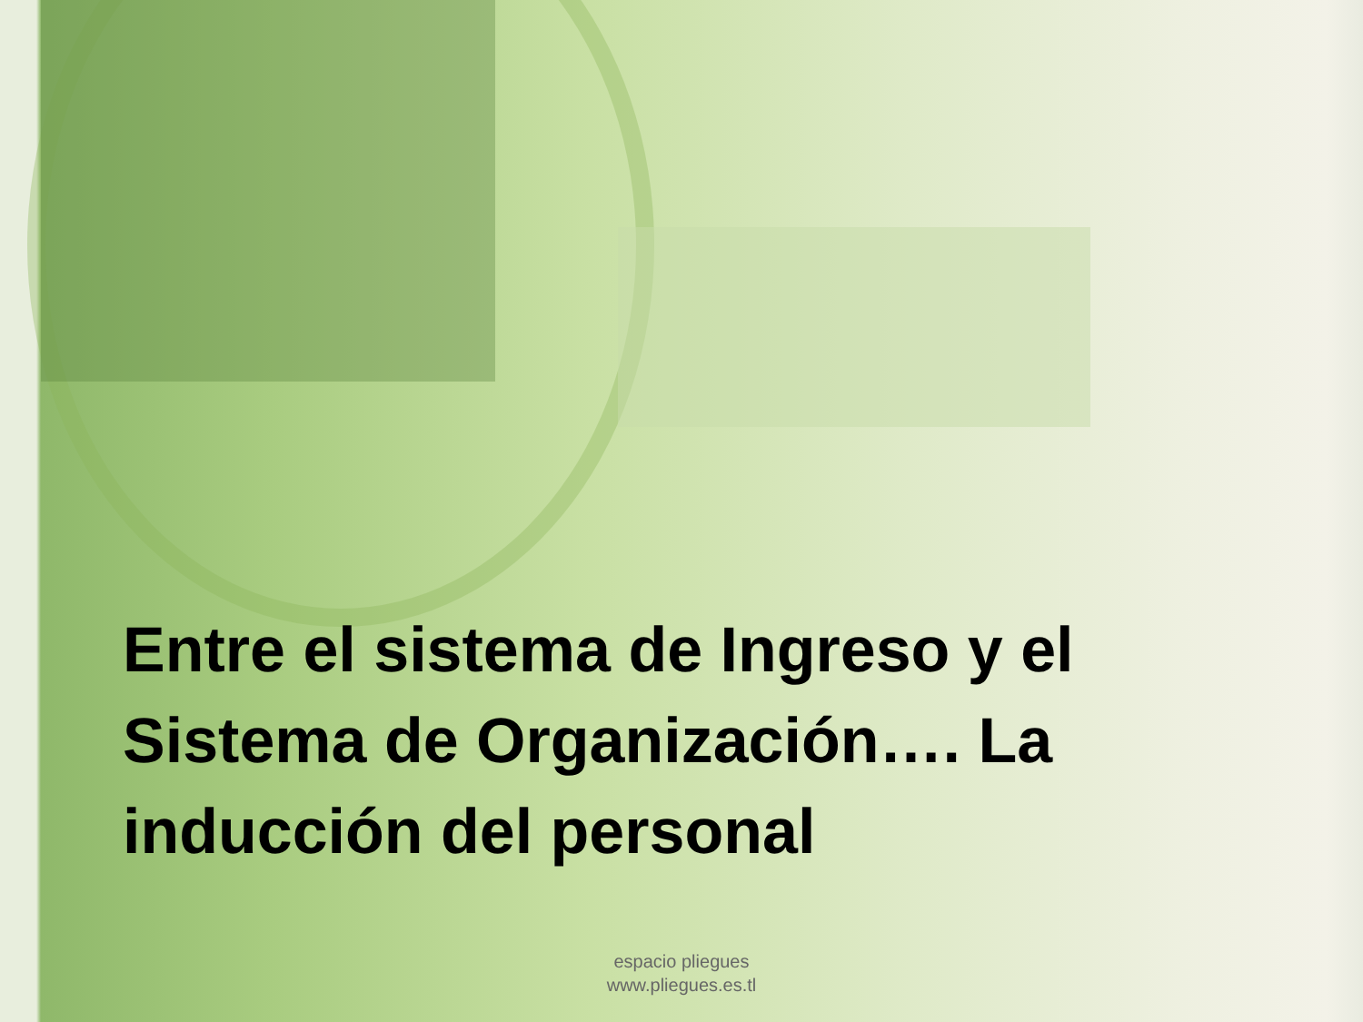Entre el sistema de Ingreso y el Sistema de Organización…. La inducción del personal
espacio pliegues
www.pliegues.es.tl